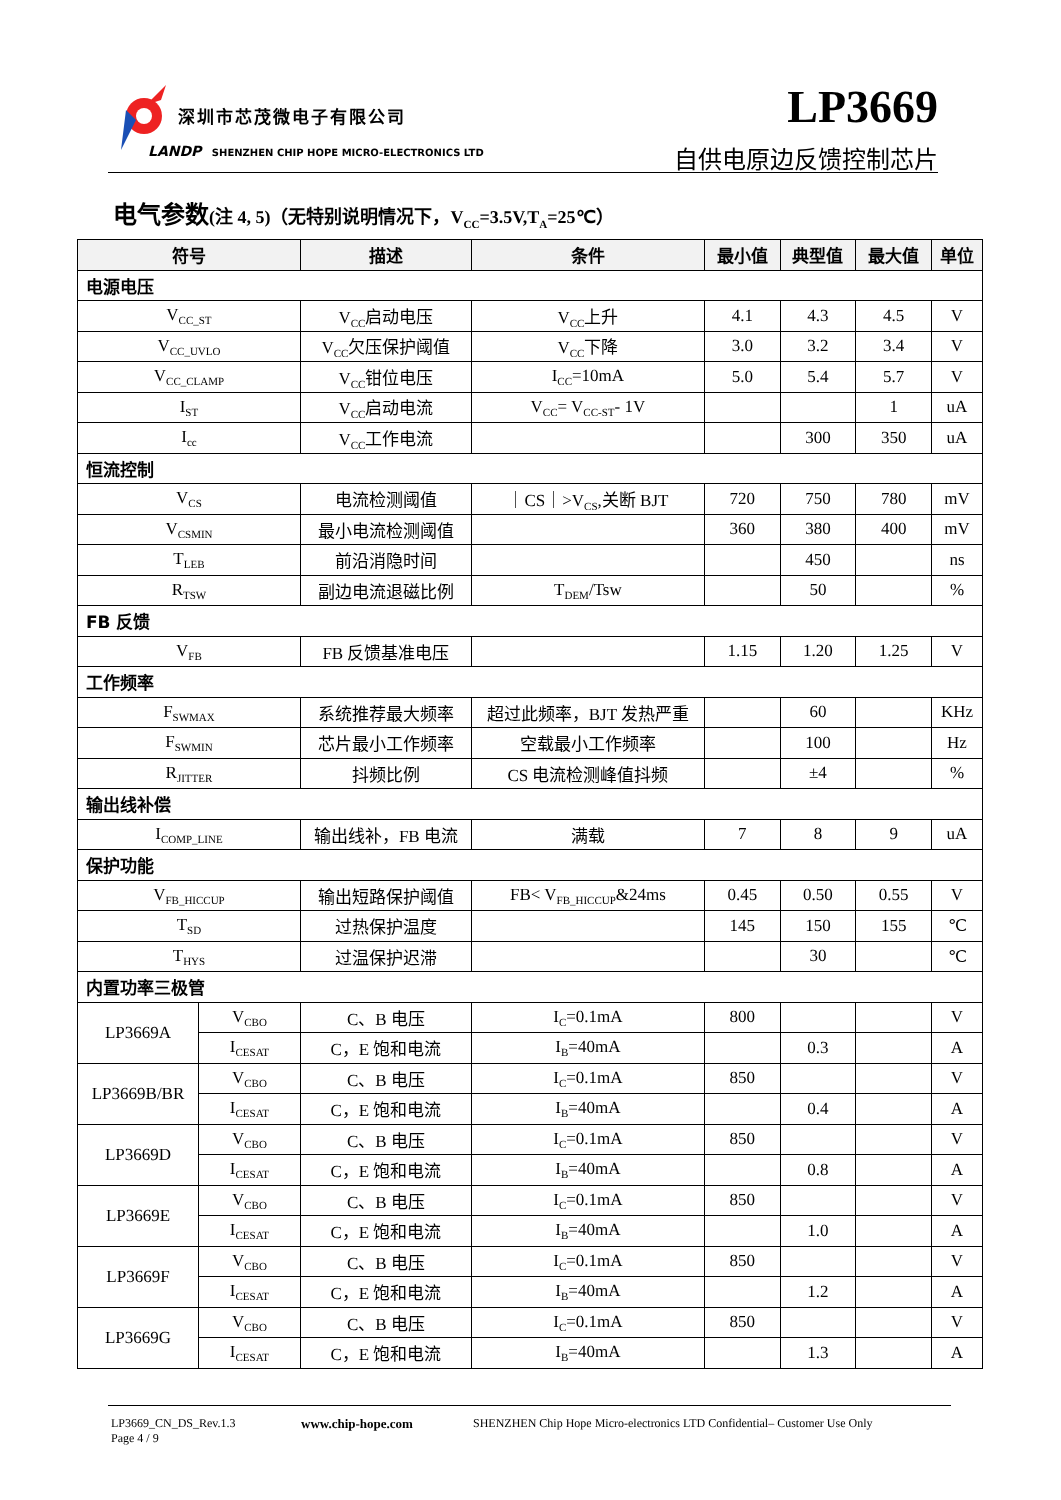深圳市芯茂微电子有限公司
LANDP SHENZHEN CHIP HOPE MICRO-ELECTRONICS LTD
LP3669
自供电原边反馈控制芯片
电气参数(注 4, 5)（无特别说明情况下，V<sub>CC</sub>=3.5V,T<sub>A</sub>=25℃）
| 符号 | | 描述 | 条件 | 最小值 | 典型值 | 最大值 | 单位 |
| --- | --- | --- | --- | --- | --- | --- | --- |
| 电源电压 | | | | | | | |
| V<sub>CC_ST</sub> | | V<sub>CC</sub>启动电压 | V<sub>CC</sub>上升 | 4.1 | 4.3 | 4.5 | V |
| V<sub>CC_UVLO</sub> | | V<sub>CC</sub>欠压保护阈值 | V<sub>CC</sub>下降 | 3.0 | 3.2 | 3.4 | V |
| V<sub>CC_CLAMP</sub> | | V<sub>CC</sub>钳位电压 | I<sub>CC</sub>=10mA | 5.0 | 5.4 | 5.7 | V |
| I<sub>ST</sub> | | V<sub>CC</sub>启动电流 | V<sub>CC</sub>= V<sub>CC-ST</sub>- 1V | | | 1 | uA |
| I<sub>cc</sub> | | V<sub>CC</sub>工作电流 | | | 300 | 350 | uA |
| 恒流控制 | | | | | | | |
| V<sub>CS</sub> | | 电流检测阈值 | ｜CS｜>V<sub>CS</sub>,关断 BJT | 720 | 750 | 780 | mV |
| V<sub>CSMIN</sub> | | 最小电流检测阈值 | | 360 | 380 | 400 | mV |
| T<sub>LEB</sub> | | 前沿消隐时间 | | | 450 | | ns |
| R<sub>TSW</sub> | | 副边电流退磁比例 | T<sub>DEM</sub>/Tsw | | 50 | | % |
| FB 反馈 | | | | | | | |
| V<sub>FB</sub> | | FB 反馈基准电压 | | 1.15 | 1.20 | 1.25 | V |
| 工作频率 | | | | | | | |
| F<sub>SWMAX</sub> | | 系统推荐最大频率 | 超过此频率，BJT 发热严重 | | 60 | | KHz |
| F<sub>SWMIN</sub> | | 芯片最小工作频率 | 空载最小工作频率 | | 100 | | Hz |
| R<sub>JITTER</sub> | | 抖频比例 | CS 电流检测峰值抖频 | | ±4 | | % |
| 输出线补偿 | | | | | | | |
| I<sub>COMP_LINE</sub> | | 输出线补，FB 电流 | 满载 | 7 | 8 | 9 | uA |
| 保护功能 | | | | | | | |
| V<sub>FB_HICCUP</sub> | | 输出短路保护阈值 | FB< V<sub>FB_HICCUP</sub>&24ms | 0.45 | 0.50 | 0.55 | V |
| T<sub>SD</sub> | | 过热保护温度 | | 145 | 150 | 155 | ℃ |
| T<sub>HYS</sub> | | 过温保护迟滞 | | | 30 | | ℃ |
| 内置功率三极管 | | | | | | | |
| LP3669A | V<sub>CBO</sub> | C、B 电压 | I<sub>C</sub>=0.1mA | 800 | | | V |
| | I<sub>CESAT</sub> | C，E 饱和电流 | I<sub>B</sub>=40mA | | 0.3 | | A |
| LP3669B/BR | V<sub>CBO</sub> | C、B 电压 | I<sub>C</sub>=0.1mA | 850 | | | V |
| | I<sub>CESAT</sub> | C，E 饱和电流 | I<sub>B</sub>=40mA | | 0.4 | | A |
| LP3669D | V<sub>CBO</sub> | C、B 电压 | I<sub>C</sub>=0.1mA | 850 | | | V |
| | I<sub>CESAT</sub> | C，E 饱和电流 | I<sub>B</sub>=40mA | | 0.8 | | A |
| LP3669E | V<sub>CBO</sub> | C、B 电压 | I<sub>C</sub>=0.1mA | 850 | | | V |
| | I<sub>CESAT</sub> | C，E 饱和电流 | I<sub>B</sub>=40mA | | 1.0 | | A |
| LP3669F | V<sub>CBO</sub> | C、B 电压 | I<sub>C</sub>=0.1mA | 850 | | | V |
| | I<sub>CESAT</sub> | C，E 饱和电流 | I<sub>B</sub>=40mA | | 1.2 | | A |
| LP3669G | V<sub>CBO</sub> | C、B 电压 | I<sub>C</sub>=0.1mA | 850 | | | V |
| | I<sub>CESAT</sub> | C，E 饱和电流 | I<sub>B</sub>=40mA | | 1.3 | | A |
LP3669_CN_DS_Rev.1.3
Page 4 / 9
www.chip-hope.com SHENZHEN Chip Hope Micro-electronics LTD Confidential– Customer Use Only